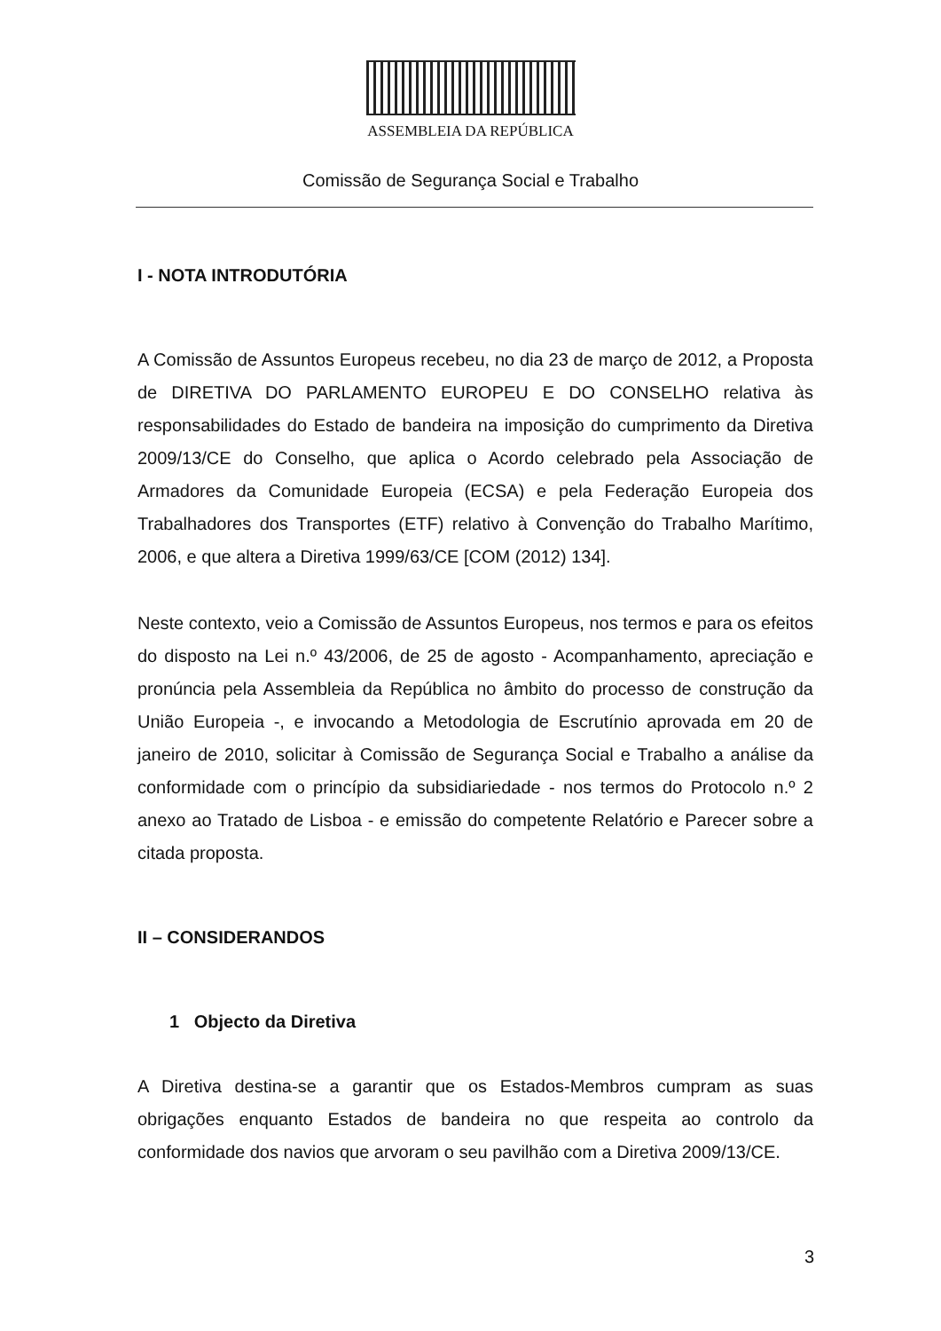ASSEMBLEIA DA REPÚBLICA
Comissão de Segurança Social e Trabalho
I - NOTA INTRODUTÓRIA
A Comissão de Assuntos Europeus recebeu, no dia 23 de março de 2012, a Proposta de DIRETIVA DO PARLAMENTO EUROPEU E DO CONSELHO relativa às responsabilidades do Estado de bandeira na imposição do cumprimento da Diretiva 2009/13/CE do Conselho, que aplica o Acordo celebrado pela Associação de Armadores da Comunidade Europeia (ECSA) e pela Federação Europeia dos Trabalhadores dos Transportes (ETF) relativo à Convenção do Trabalho Marítimo, 2006, e que altera a Diretiva 1999/63/CE [COM (2012) 134].
Neste contexto, veio a Comissão de Assuntos Europeus, nos termos e para os efeitos do disposto na Lei n.º 43/2006, de 25 de agosto - Acompanhamento, apreciação e pronúncia pela Assembleia da República no âmbito do processo de construção da União Europeia -, e invocando a Metodologia de Escrutínio aprovada em 20 de janeiro de 2010, solicitar à Comissão de Segurança Social e Trabalho a análise da conformidade com o princípio da subsidiariedade - nos termos do Protocolo n.º 2 anexo ao Tratado de Lisboa - e emissão do competente Relatório e Parecer sobre a citada proposta.
II – CONSIDERANDOS
1 Objecto da Diretiva
A Diretiva destina-se a garantir que os Estados-Membros cumpram as suas obrigações enquanto Estados de bandeira no que respeita ao controlo da conformidade dos navios que arvoram o seu pavilhão com a Diretiva 2009/13/CE.
3